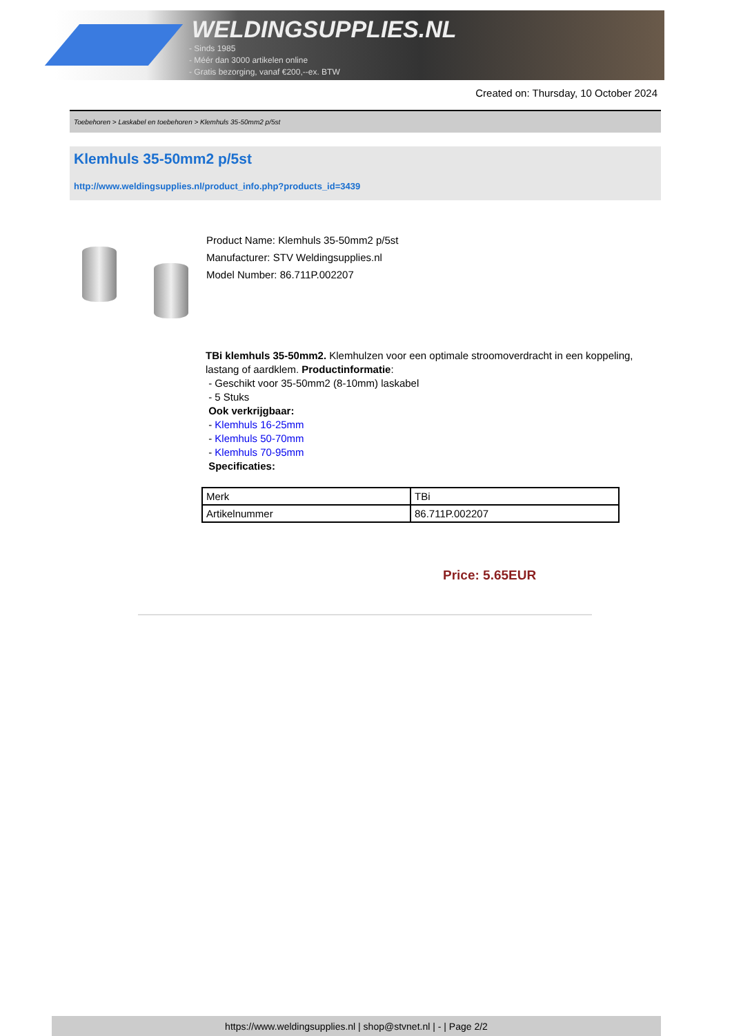WELDINGSUPPLIES.NL
- Sinds 1985
- Méér dan 3000 artikelen online
- Gratis bezorging, vanaf €200,--ex. BTW
Created on: Thursday, 10 October 2024
Toebehoren > Laskabel en toebehoren > Klemhuls 35-50mm2 p/5st
Klemhuls 35-50mm2 p/5st
http://www.weldingsupplies.nl/product_info.php?products_id=3439
Product Name: Klemhuls 35-50mm2 p/5st
Manufacturer: STV Weldingsupplies.nl
Model Number: 86.711P.002207
TBi klemhuls 35-50mm2. Klemhulzen voor een optimale stroomoverdracht in een koppeling, lastang of aardklem. Productinformatie:
- Geschikt voor 35-50mm2 (8-10mm) laskabel
- 5 Stuks
Ook verkrijgbaar:
- Klemhuls 16-25mm
- Klemhuls 50-70mm
- Klemhuls 70-95mm
Specificaties:
| Merk | TBi |
| Artikelnummer | 86.711P.002207 |
Price: 5.65EUR
https://www.weldingsupplies.nl | shop@stvnet.nl | - | Page 2/2